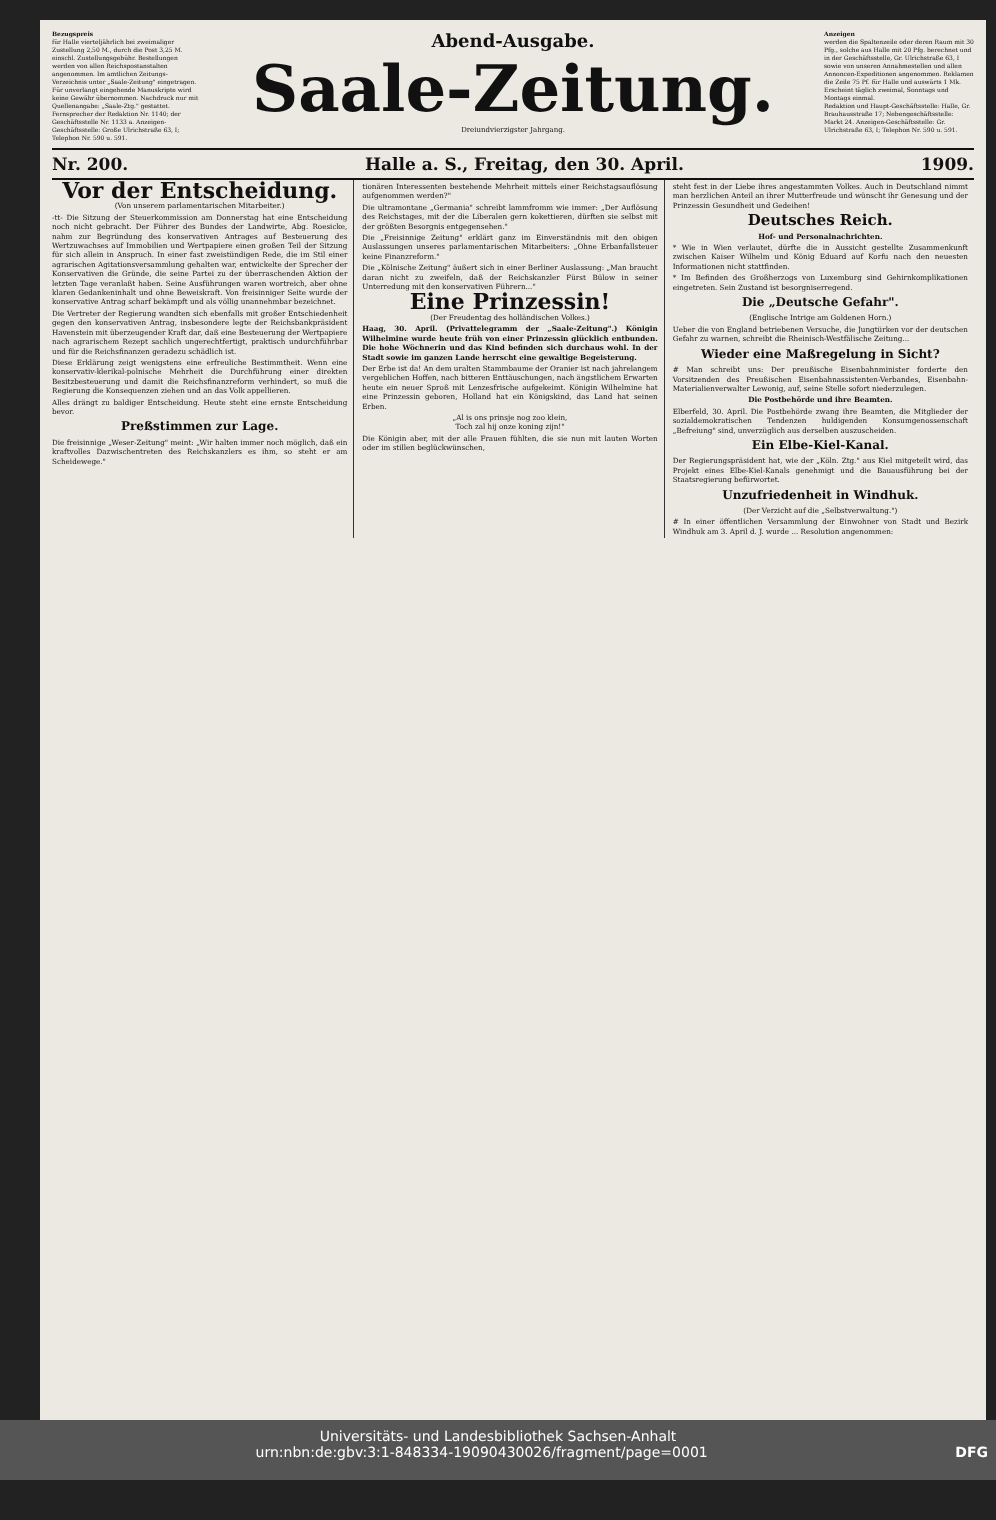Bezugspreis
für Halle vierteljährlich bei zweimaliger Zustellung 2,50 M., durch die Post 3,25 M. einschl. Zustellungsgebühr. Bestellungen werden von allen Reichspostanstalten angenommen. Im amtlichen Zeitungs-Verzeichnis unter „Saale-Zeitung" eingetragen.
Für unverlangt eingehende Manuskripte wird keine Gewähr übernommen. Nachdruck nur mit Quellenangabe: „Saale-Ztg." gestattet.
Fernsprecher der Redaktion Nr. 1140; der Geschäftsstelle Nr. 1133 a. Anzeigen-Geschäftsstelle: Große Ulrichstraße 63, I; Telephon Nr. 590 u. 591.
Abend-Ausgabe.
Saale-Zeitung.
Dreiundvierzigster Jahrgang.
Anzeigen
werden die Spaltenzeile oder deren Raum mit 30 Pfg., solche aus Halle mit 20 Pfg. berechnet und in der Geschäftsstelle, Gr. Ulrichstraße 63, I sowie von unseren Annahmestellen und allen Annoncen-Expeditionen angenommen. Reklamen die Zeile 75 Pf. für Halle und auswärts 1 Mk.
Erscheint täglich zweimal, Sonntags und Montags einmal.
Redaktion und Haupt-Geschäftsstelle: Halle, Gr. Brauhausstraße 17; Nebengeschäftsstelle: Markt 24. Anzeigen-Geschäftsstelle: Gr. Ulrichstraße 63, I; Telephon Nr. 590 u. 591.
Nr. 200. Halle a. S., Freitag, den 30. April. 1909.
Vor der Entscheidung.
(Von unserem parlamentarischen Mitarbeiter.)
-tt- Die Sitzung der Steuerkommission am Donnerstag hat eine Entscheidung noch nicht gebracht. Der Führer des Bundes der Landwirte, Abg. Roesicke, nahm zur Begründung des konservativen Antrages auf Besteuerung des Wertzuwachses auf Immobilien und Wertpapiere einen großen Teil der Sitzung für sich allein in Anspruch. In einer fast zweistündigen Rede, die im Stil einer agrarischen Agitationsversammlung gehalten war, entwickelte der Sprecher der Konservativen die Gründe, die seine Partei zu der überraschenden Aktion der letzten Tage veranlaßt haben. Seine Ausführungen waren wortreich, aber ohne klaren Gedankeninhalt und ohne Beweiskraft. Von freisinniger Seite wurde der konservative Antrag scharf bekämpft und als völlig unannehmbar bezeichnet.
Die Vertreter der Regierung wandten sich ebenfalls mit großer Entschiedenheit gegen den konservativen Antrag, insbesondere legte der Reichsbankpräsident Havenstein mit überzeugender Kraft dar, daß eine Besteuerung der Wertpapiere nach agrarischem Rezept sachlich ungerechtfertigt, praktisch undurchführbar und für die Reichsfinanzen geradezu schädlich ist.
Diese Erklärung zeigt wenigstens eine erfreuliche Bestimmtheit. Wenn eine konservativ-klerikal-polnische Mehrheit die Durchführung einer direkten Besitzbesteuerung und damit die Reichsfinanzreform verhindert, so muß die Regierung die Konsequenzen ziehen und an das Volk appellieren.
Alles drängt zu baldiger Entscheidung. Heute steht eine ernste Entscheidung bevor.
Preßstimmen zur Lage.
Die freisinnige „Weser-Zeitung" meint: „Wir halten immer noch möglich, daß ein kraftvolles Dazwischentreten des Reichskanzlers es ihm, so steht er am Scheidewege."
tionären Interessenten bestehende Mehrheit mittels einer Reichstagsauflösung aufgenommen werden?"
Die ultramontane „Germania" schreibt lammfromm wie immer: „Der Auflösung des Reichstages, mit der die Liberalen gern kokettieren, dürften sie selbst mit der größten Besorgnis entgegensehen."
Die „Freisinnige Zeitung" erklärt ganz im Einverständnis mit den obigen Auslassungen unseres parlamentarischen Mitarbeiters: „Ohne Erbanfallsteuer keine Finanzreform."
Die „Kölnische Zeitung" äußert sich in einer Berliner Auslassung: „Man braucht daran nicht zu zweifeln, daß der Reichskanzler Fürst Bülow in seiner Unterredung mit den konservativen Führern..."
Eine Prinzessin!
(Der Freudentag des holländischen Volkes.)
Haag, 30. April. (Privattelegramm der „Saale-Zeitung".) Königin Wilhelmine wurde heute früh von einer Prinzessin glücklich entbunden. Die hohe Wöchnerin und das Kind befinden sich durchaus wohl. In der Stadt sowie im ganzen Lande herrscht eine gewaltige Begeisterung.
Der Erbe ist da! An dem uralten Stammbaume der Oranier ist nach jahrelangem vergeblichen Hoffen, nach bitteren Enttäuschungen, nach ängstlichem Erwarten heute ein neuer Sproß mit Lenzesfrische aufgekeimt. Königin Wilhelmine hat eine Prinzessin geboren, Holland hat ein Königskind, das Land hat seinen Erben.
„Al is ons prinsje nog zoo klein,
Toch zal hij onze koning zijn!"
Die Königin aber, mit der alle Frauen fühlten, die sie nun mit lauten Worten oder im stillen beglückwünschen,
steht fest in der Liebe ihres angestammten Volkes. Auch in Deutschland nimmt man herzlichen Anteil an ihrer Mutterfreude und wünscht ihr Genesung und der Prinzessin Gesundheit und Gedeihen!
Deutsches Reich.
Hof- und Personalnachrichten.
* Wie in Wien verlautet, dürfte die in Aussicht gestellte Zusammenkunft zwischen Kaiser Wilhelm und König Eduard auf Korfu nach den neuesten Informationen nicht stattfinden.
* Im Befinden des Großherzogs von Luxemburg sind Gehirnkomplikationen eingetreten. Sein Zustand ist besorgniserregend.
Die „Deutsche Gefahr".
(Englische Intrige am Goldenen Horn.)
Ueber die von England betriebenen Versuche, die Jungtürken vor der deutschen Gefahr zu warnen, schreibt die Rheinisch-Westfälische Zeitung...
Wieder eine Maßregelung in Sicht?
# Man schreibt uns: Der preußische Eisenbahnminister forderte den Vorsitzenden des Preußischen Eisenbahnassistenten-Verbandes, Eisenbahn-Materialienverwalter Lewonig, auf, seine Stelle sofort niederzulegen.
Die Postbehörde und ihre Beamten.
Elberfeld, 30. April. Die Postbehörde zwang ihre Beamten, die Mitglieder der sozialdemokratischen Tendenzen huldigenden Konsumgenossenschaft „Befreiung" sind, unverzüglich aus derselben auszuscheiden.
Ein Elbe-Kiel-Kanal.
Der Regierungspräsident hat, wie der „Köln. Ztg." aus Kiel mitgeteilt wird, das Projekt eines Elbe-Kiel-Kanals genehmigt und die Bauausführung bei der Staatsregierung befürwortet.
Unzufriedenheit in Windhuk.
(Der Verzicht auf die „Selbstverwaltung.")
# In einer öffentlichen Versammlung der Einwohner von Stadt und Bezirk Windhuk am 3. April d. J. wurde ... Resolution angenommen:
Universitäts- und Landesbibliothek Sachsen-Anhalt
urn:nbn:de:gbv:3:1-848334-19090430026/fragment/page=0001 DFG